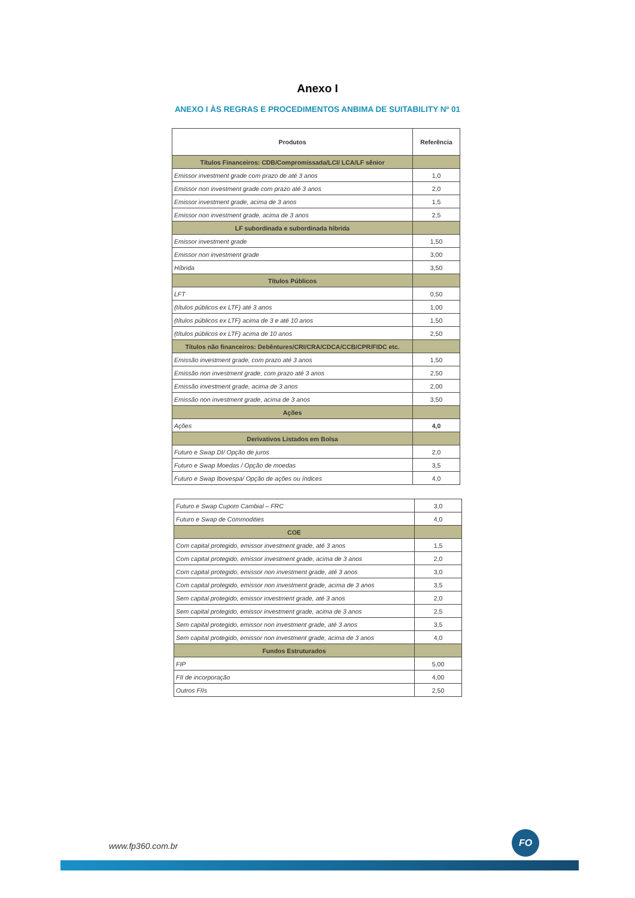Anexo I
ANEXO I ÀS REGRAS E PROCEDIMENTOS ANBIMA DE SUITABILITY Nº 01
| Produtos | Referência |
| --- | --- |
| Títulos Financeiros: CDB/Compromissada/LCI/ LCA/LF sênior | |
| Emissor investment grade com prazo de até 3 anos | 1,0 |
| Emissor non investment grade com prazo até 3 anos | 2,0 |
| Emissor investment grade, acima de 3 anos | 1,5 |
| Emissor non investment grade, acima de 3 anos | 2,5 |
| LF subordinada e subordinada híbrida | |
| Emissor investment grade | 1,50 |
| Emissor non investment grade | 3,00 |
| Híbrida | 3,50 |
| Títulos Públicos | |
| LFT | 0,50 |
| (títulos públicos ex LTF) até 3 anos | 1,00 |
| (títulos públicos ex LTF) acima de 3 e até 10 anos | 1,50 |
| (títulos públicos ex LTF) acima de 10 anos | 2,50 |
| Títulos não financeiros: Debêntures/CRI/CRA/CDCA/CCB/CPR/FIDC etc. | |
| Emissão investment grade, com prazo até 3 anos | 1,50 |
| Emissão non investment grade, com prazo até 3 anos | 2,50 |
| Emissão investment grade, acima de 3 anos | 2,00 |
| Emissão non investment grade, acima de 3 anos | 3,50 |
| Ações | |
| Ações | 4,0 |
| Derivativos Listados em Bolsa | |
| Futuro e Swap DI/ Opção de juros | 2,0 |
| Futuro e Swap Moedas / Opção de moedas | 3,5 |
| Futuro e Swap Ibovespa/ Opção de ações ou índices | 4,0 |
| Futuro e Swap Cupom Cambial – FRC | 3,0 |
| Futuro e Swap de Commodities | 4,0 |
| COE | |
| Com capital protegido, emissor investment grade, até 3 anos | 1,5 |
| Com capital protegido, emissor investment grade, acima de 3 anos | 2,0 |
| Com capital protegido, emissor non investment grade, até 3 anos | 3,0 |
| Com capital protegido, emissor non investment grade, acima de 3 anos | 3,5 |
| Sem capital protegido, emissor investment grade, até 3 anos | 2,0 |
| Sem capital protegido, emissor investment grade, acima de 3 anos | 2,5 |
| Sem capital protegido, emissor non investment grade, até 3 anos | 3,5 |
| Sem capital protegido, emissor non investment grade, acima de 3 anos | 4,0 |
| Fundos Estruturados | |
| FIP | 5,00 |
| FII de incorporação | 4,00 |
| Outros FIIs | 2,50 |
www.fp360.com.br
FO